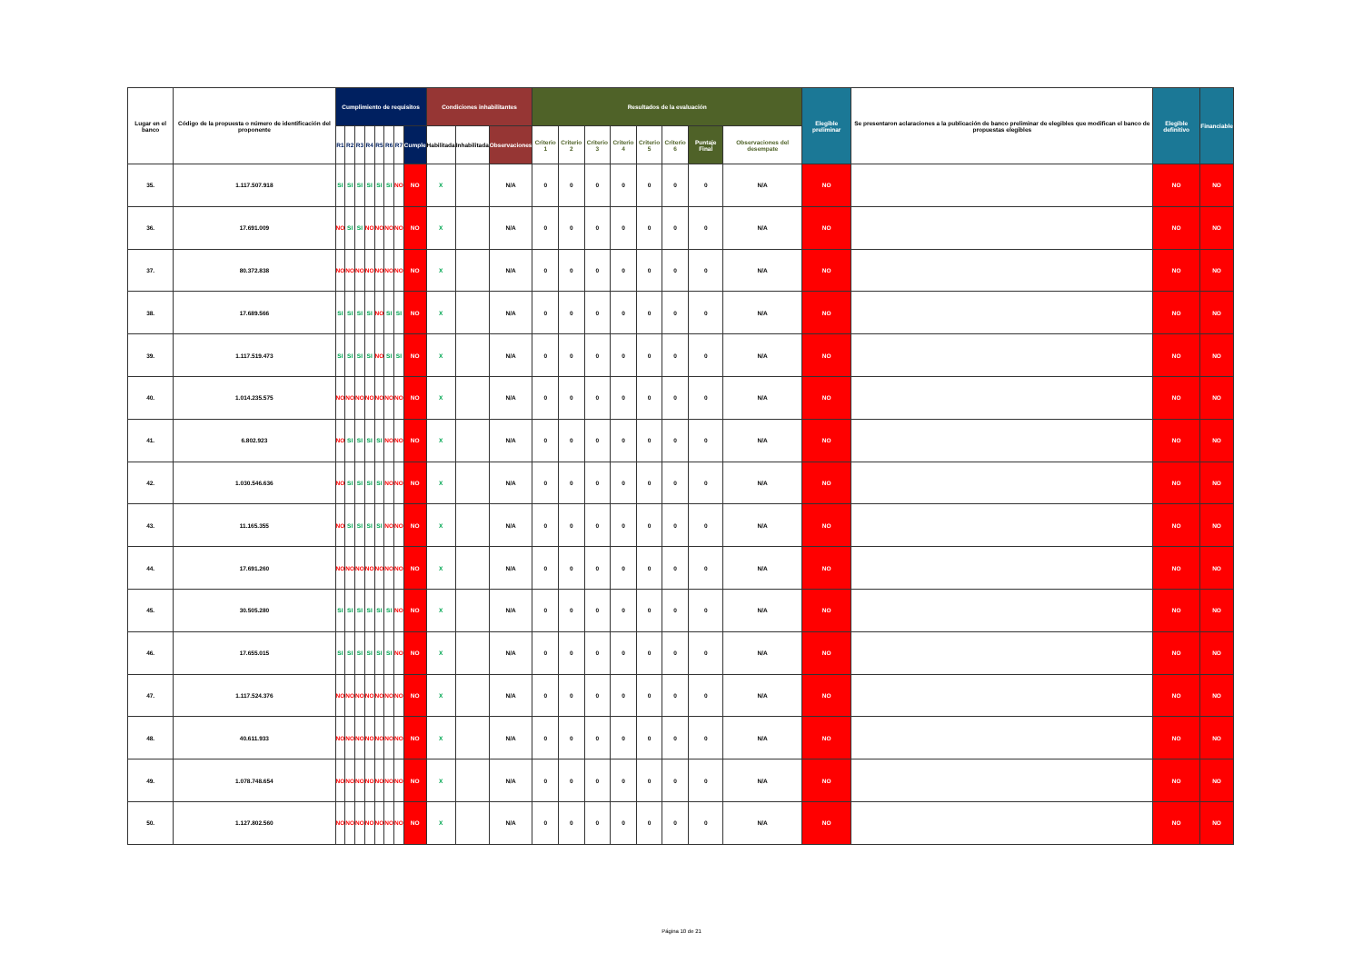| Lugar en el banco | Código de la propuesta o número de identificación del proponente | Cumplimiento de requisitos | | | | | | | | Condiciones inhabilitantes | | | Resultados de la evaluación | | | | | | | | Elegible preliminar | Se presentaron aclaraciones a la publicación de banco preliminar de elegibles que modifican el banco de propuestas elegibles | Elegible definitivo | Financiable |
| --- | --- | --- | --- | --- | --- | --- | --- | --- | --- | --- | --- | --- | --- | --- | --- | --- | --- | --- | --- | --- | --- | --- | --- | --- |
| | | R1 | R2 | R3 | R4 | R5 | R6 | R7 | Cumple | Habilitada | Inhabilitada | Observaciones | Criterio 1 | Criterio 2 | Criterio 3 | Criterio 4 | Criterio 5 | Criterio 6 | Puntaje Final | Observaciones del desempate | | | | |
| 35. | 1.117.507.918 | SI | SI | SI | SI | SI | SI | NO | NO | X | | N/A | 0 | 0 | 0 | 0 | 0 | 0 | 0 | N/A | NO | | NO | NO |
| 36. | 17.691.009 | NO | SI | SI | NO | NO | NO | NO | NO | X | | N/A | 0 | 0 | 0 | 0 | 0 | 0 | 0 | N/A | NO | | NO | NO |
| 37. | 80.372.838 | NO | NO | NO | NO | NO | NO | NO | NO | X | | N/A | 0 | 0 | 0 | 0 | 0 | 0 | 0 | N/A | NO | | NO | NO |
| 38. | 17.689.566 | SI | SI | SI | SI | NO | SI | SI | NO | X | | N/A | 0 | 0 | 0 | 0 | 0 | 0 | 0 | N/A | NO | | NO | NO |
| 39. | 1.117.519.473 | SI | SI | SI | SI | NO | SI | SI | NO | X | | N/A | 0 | 0 | 0 | 0 | 0 | 0 | 0 | N/A | NO | | NO | NO |
| 40. | 1.014.235.575 | NO | NO | NO | NO | NO | NO | NO | NO | X | | N/A | 0 | 0 | 0 | 0 | 0 | 0 | 0 | N/A | NO | | NO | NO |
| 41. | 6.802.923 | NO | SI | SI | SI | SI | NO | NO | NO | X | | N/A | 0 | 0 | 0 | 0 | 0 | 0 | 0 | N/A | NO | | NO | NO |
| 42. | 1.030.546.636 | NO | SI | SI | SI | SI | NO | NO | NO | X | | N/A | 0 | 0 | 0 | 0 | 0 | 0 | 0 | N/A | NO | | NO | NO |
| 43. | 11.165.355 | NO | SI | SI | SI | SI | NO | NO | NO | X | | N/A | 0 | 0 | 0 | 0 | 0 | 0 | 0 | N/A | NO | | NO | NO |
| 44. | 17.691.260 | NO | NO | NO | NO | NO | NO | NO | NO | X | | N/A | 0 | 0 | 0 | 0 | 0 | 0 | 0 | N/A | NO | | NO | NO |
| 45. | 30.505.280 | SI | SI | SI | SI | SI | SI | NO | NO | X | | N/A | 0 | 0 | 0 | 0 | 0 | 0 | 0 | N/A | NO | | NO | NO |
| 46. | 17.655.015 | SI | SI | SI | SI | SI | SI | NO | NO | X | | N/A | 0 | 0 | 0 | 0 | 0 | 0 | 0 | N/A | NO | | NO | NO |
| 47. | 1.117.524.376 | NO | NO | NO | NO | NO | NO | NO | NO | X | | N/A | 0 | 0 | 0 | 0 | 0 | 0 | 0 | N/A | NO | | NO | NO |
| 48. | 40.611.933 | NO | NO | NO | NO | NO | NO | NO | NO | X | | N/A | 0 | 0 | 0 | 0 | 0 | 0 | 0 | N/A | NO | | NO | NO |
| 49. | 1.078.748.654 | NO | NO | NO | NO | NO | NO | NO | NO | X | | N/A | 0 | 0 | 0 | 0 | 0 | 0 | 0 | N/A | NO | | NO | NO |
| 50. | 1.127.802.560 | NO | NO | NO | NO | NO | NO | NO | NO | X | | N/A | 0 | 0 | 0 | 0 | 0 | 0 | 0 | N/A | NO | | NO | NO |
Página 10 de 21